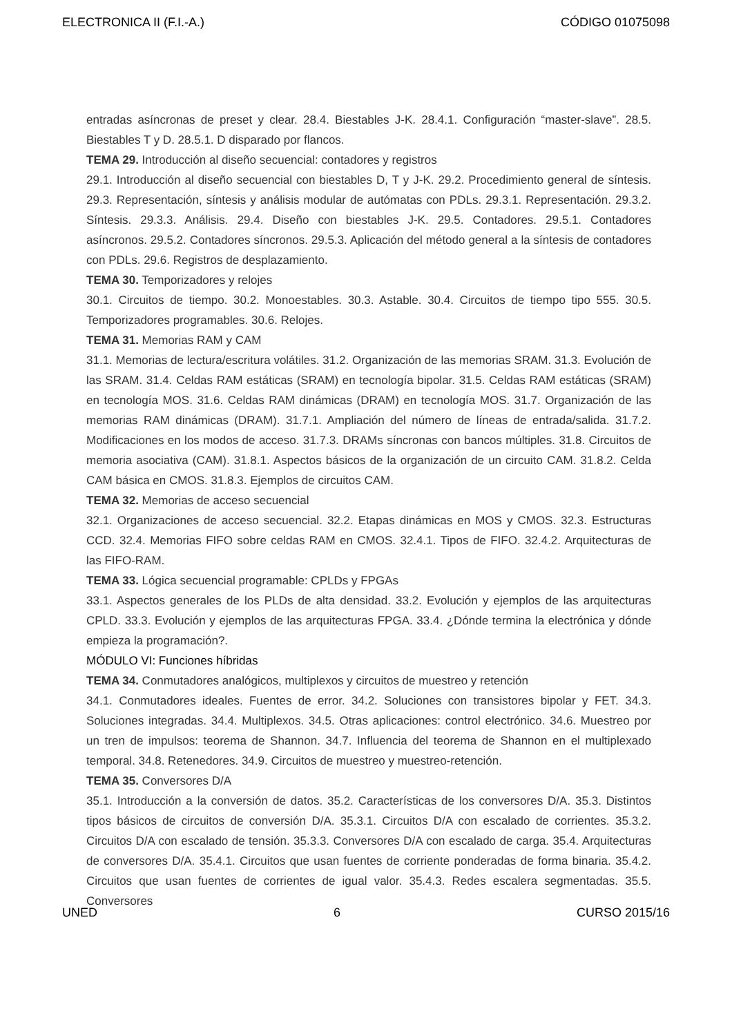ELECTRONICA II (F.I.-A.) CÓDIGO 01075098
entradas asíncronas de preset y clear. 28.4. Biestables J-K. 28.4.1. Configuración “master-slave”. 28.5. Biestables T y D. 28.5.1. D disparado por flancos.
TEMA 29. Introducción al diseño secuencial: contadores y registros
29.1. Introducción al diseño secuencial con biestables D, T y J-K. 29.2. Procedimiento general de síntesis. 29.3. Representación, síntesis y análisis modular de autómatas con PDLs. 29.3.1. Representación. 29.3.2. Síntesis. 29.3.3. Análisis. 29.4. Diseño con biestables J-K. 29.5. Contadores. 29.5.1. Contadores asíncronos. 29.5.2. Contadores síncronos. 29.5.3. Aplicación del método general a la síntesis de contadores con PDLs. 29.6. Registros de desplazamiento.
TEMA 30. Temporizadores y relojes
30.1. Circuitos de tiempo. 30.2. Monoestables. 30.3. Astable. 30.4. Circuitos de tiempo tipo 555. 30.5. Temporizadores programables. 30.6. Relojes.
TEMA 31. Memorias RAM y CAM
31.1. Memorias de lectura/escritura volátiles. 31.2. Organización de las memorias SRAM. 31.3. Evolución de las SRAM. 31.4. Celdas RAM estáticas (SRAM) en tecnología bipolar. 31.5. Celdas RAM estáticas (SRAM) en tecnología MOS. 31.6. Celdas RAM dinámicas (DRAM) en tecnología MOS. 31.7. Organización de las memorias RAM dinámicas (DRAM). 31.7.1. Ampliación del número de líneas de entrada/salida. 31.7.2. Modificaciones en los modos de acceso. 31.7.3. DRAMs síncronas con bancos múltiples. 31.8. Circuitos de memoria asociativa (CAM). 31.8.1. Aspectos básicos de la organización de un circuito CAM. 31.8.2. Celda CAM básica en CMOS. 31.8.3. Ejemplos de circuitos CAM.
TEMA 32. Memorias de acceso secuencial
32.1. Organizaciones de acceso secuencial. 32.2. Etapas dinámicas en MOS y CMOS. 32.3. Estructuras CCD. 32.4. Memorias FIFO sobre celdas RAM en CMOS. 32.4.1. Tipos de FIFO. 32.4.2. Arquitecturas de las FIFO-RAM.
TEMA 33. Lógica secuencial programable: CPLDs y FPGAs
33.1. Aspectos generales de los PLDs de alta densidad. 33.2. Evolución y ejemplos de las arquitecturas CPLD. 33.3. Evolución y ejemplos de las arquitecturas FPGA. 33.4. ¿Dónde termina la electrónica y dónde empieza la programación?.
MÓDULO VI: Funciones híbridas
TEMA 34. Conmutadores analógicos, multiplexos y circuitos de muestreo y retención
34.1. Conmutadores ideales. Fuentes de error. 34.2. Soluciones con transistores bipolar y FET. 34.3. Soluciones integradas. 34.4. Multiplexos. 34.5. Otras aplicaciones: control electrónico. 34.6. Muestreo por un tren de impulsos: teorema de Shannon. 34.7. Influencia del teorema de Shannon en el multiplexado temporal. 34.8. Retenedores. 34.9. Circuitos de muestreo y muestreo-retención.
TEMA 35. Conversores D/A
35.1. Introducción a la conversión de datos. 35.2. Características de los conversores D/A. 35.3. Distintos tipos básicos de circuitos de conversión D/A. 35.3.1. Circuitos D/A con escalado de corrientes. 35.3.2. Circuitos D/A con escalado de tensión. 35.3.3. Conversores D/A con escalado de carga. 35.4. Arquitecturas de conversores D/A. 35.4.1. Circuitos que usan fuentes de corriente ponderadas de forma binaria. 35.4.2. Circuitos que usan fuentes de corrientes de igual valor. 35.4.3. Redes escalera segmentadas. 35.5. Conversores
UNED 6 CURSO 2015/16